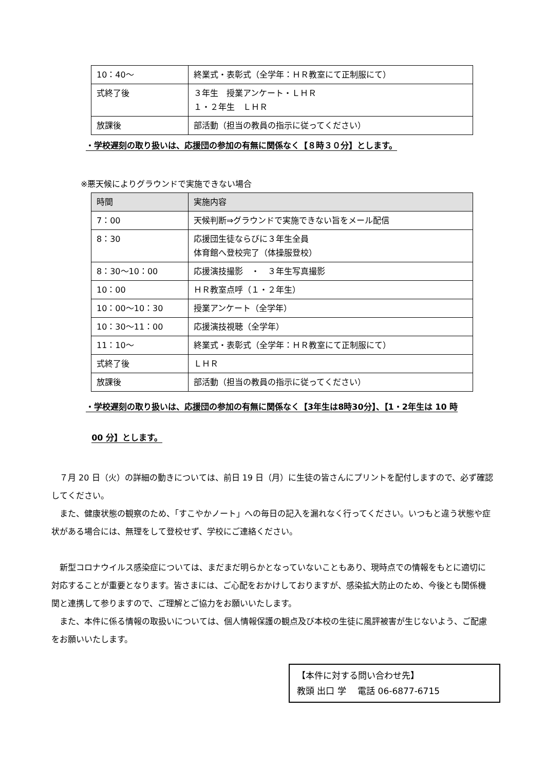| 10：40～ | 終業式・表彰式（全学年：ＨＲ教室にて正制服にて） |
| 式終了後 | ３年生 授業アンケート・ＬＨＲ １・２年生 ＬＨＲ |
| 放課後 | 部活動（担当の教員の指示に従ってください） |
・学校遅刻の取り扱いは、応援団の参加の有無に関係なく【８時３０分】とします。
※悪天候によりグラウンドで実施できない場合
| 時間 | 実施内容 |
| 7：00 | 天候判断⇒グラウンドで実施できない旨をメール配信 |
| 8：30 | 応援団生徒ならびに３年生全員 体育館へ登校完了（体操服登校） |
| 8：30～10：00 | 応援演技撮影 ・ ３年生写真撮影 |
| 10：00 | ＨＲ教室点呼（１・２年生） |
| 10：00～10：30 | 授業アンケート（全学年） |
| 10：30～11：00 | 応援演技視聴（全学年） |
| 11：10～ | 終業式・表彰式（全学年：ＨＲ教室にて正制服にて） |
| 式終了後 | ＬＨＲ |
| 放課後 | 部活動（担当の教員の指示に従ってください） |
・学校遅刻の取り扱いは、応援団の参加の有無に関係なく【3年生は8時30分】、【1・2年生は 10 時
00 分】とします。
　７月 20 日（火）の詳細の動きについては、前日 19 日（月）に生徒の皆さんにプリントを配付しますので、必ず確認してください。
　また、健康状態の観察のため、「すこやかノート」への毎日の記入を漏れなく行ってください。いつもと違う状態や症状がある場合には、無理をして登校せず、学校にご連絡ください。
　新型コロナウイルス感染症については、まだまだ明らかとなっていないこともあり、現時点での情報をもとに適切に対応することが重要となります。皆さまには、ご心配をおかけしておりますが、感染拡大防止のため、今後とも関係機関と連携して参りますので、ご理解とご協力をお願いいたします。
　また、本件に係る情報の取扱いについては、個人情報保護の観点及び本校の生徒に風評被害が生じないよう、ご配慮をお願いいたします。
【本件に対する問い合わせ先】
教頭 出口 学　 電話 06-6877-6715